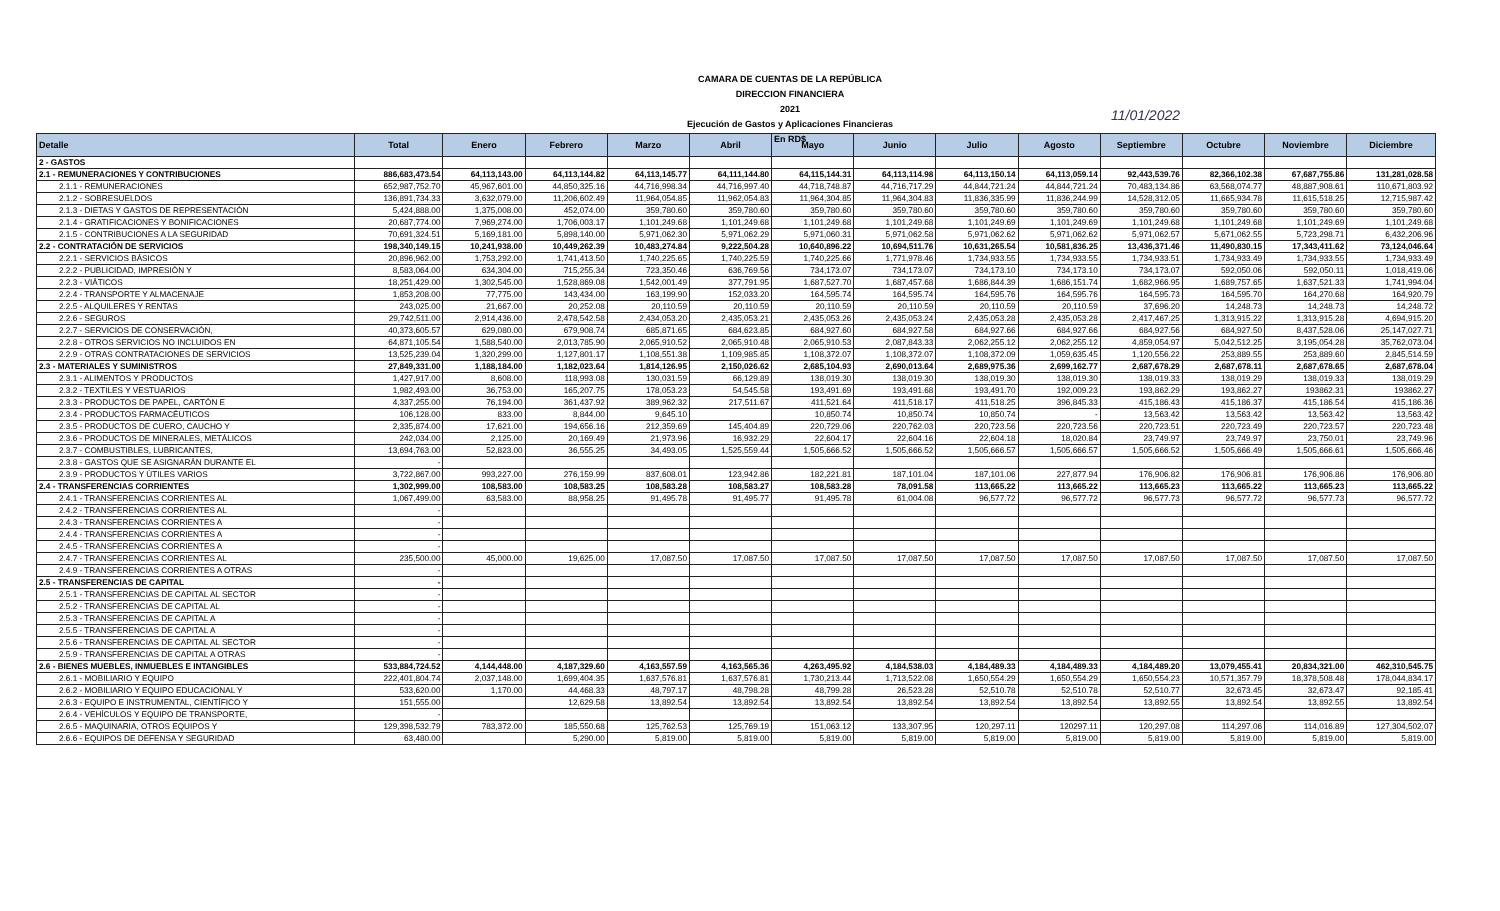CAMARA DE CUENTAS DE LA REPÚBLICA
DIRECCION FINANCIERA
2021
Ejecución de Gastos y Aplicaciones Financieras
En RD$
11/01/2022
| Detalle | Total | Enero | Febrero | Marzo | Abril | Mayo | Junio | Julio | Agosto | Septiembre | Octubre | Noviembre | Diciembre |
| --- | --- | --- | --- | --- | --- | --- | --- | --- | --- | --- | --- | --- | --- |
| 2 - GASTOS | | | | | | | | | | | | | |
| 2.1 - REMUNERACIONES Y CONTRIBUCIONES | 886,683,473.54 | 64,113,143.00 | 64,113,144.82 | 64,113,145.77 | 64,111,144.80 | 64,115,144.31 | 64,113,114.98 | 64,113,150.14 | 64,113,059.14 | 92,443,539.76 | 82,366,102.38 | 67,687,755.86 | 131,281,028.58 |
| 2.1.1 - REMUNERACIONES | 652,987,752.70 | 45,967,601.00 | 44,850,325.16 | 44,716,998.34 | 44,716,997.40 | 44,718,748.87 | 44,716,717.29 | 44,844,721.24 | 44,844,721.24 | 70,483,134.86 | 63,568,074.77 | 48,887,908.61 | 110,671,803.92 |
| 2.1.2 - SOBRESUELDOS | 136,891,734.33 | 3,632,079.00 | 11,206,602.49 | 11,964,054.85 | 11,962,054.83 | 11,964,304.85 | 11,964,304.83 | 11,836,335.99 | 11,836,244.99 | 14,528,312.05 | 11,665,934.78 | 11,615,518.25 | 12,715,987.42 |
| 2.1.3 - DIETAS Y GASTOS DE REPRESENTACIÓN | 5,424,888.00 | 1,375,008.00 | 452,074.00 | 359,780.60 | 359,780.60 | 359,780.60 | 359,780.60 | 359,780.60 | 359,780.60 | 359,780.60 | 359,780.60 | 359,780.60 | 359,780.60 |
| 2.1.4 - GRATIFICACIONES Y BONIFICACIONES | 20,687,774.00 | 7,969,274.00 | 1,706,003.17 | 1,101,249.68 | 1,101,249.68 | 1,101,249.68 | 1,101,249.68 | 1,101,249.69 | 1,101,249.69 | 1,101,249.68 | 1,101,249.68 | 1,101,249.69 | 1,101,249.68 |
| 2.1.5 - CONTRIBUCIONES A LA SEGURIDAD | 70,691,324.51 | 5,169,181.00 | 5,898,140.00 | 5,971,062.30 | 5,971,062.29 | 5,971,060.31 | 5,971,062.58 | 5,971,062.62 | 5,971,062.62 | 5,971,062.57 | 5,671,062.55 | 5,723,298.71 | 6,432,206.96 |
| 2.2 - CONTRATACIÓN DE SERVICIOS | 198,340,149.15 | 10,241,938.00 | 10,449,262.39 | 10,483,274.84 | 9,222,504.28 | 10,640,896.22 | 10,694,511.76 | 10,631,265.54 | 10,581,836.25 | 13,436,371.46 | 11,490,830.15 | 17,343,411.62 | 73,124,046.64 |
| 2.2.1 - SERVICIOS BÁSICOS | 20,896,962.00 | 1,753,292.00 | 1,741,413.50 | 1,740,225.65 | 1,740,225.59 | 1,740,225.66 | 1,771,978.46 | 1,734,933.55 | 1,734,933.55 | 1,734,933.51 | 1,734,933.49 | 1,734,933.55 | 1,734,933.49 |
| 2.2.2 - PUBLICIDAD, IMPRESIÓN Y | 8,583,064.00 | 634,304.00 | 715,255.34 | 723,350.46 | 636,769.56 | 734,173.07 | 734,173.07 | 734,173.10 | 734,173.10 | 734,173.07 | 592,050.06 | 592,050.11 | 1,018,419.06 |
| 2.2.3 - VIÁTICOS | 18,251,429.00 | 1,302,545.00 | 1,528,869.08 | 1,542,001.49 | 377,791.95 | 1,687,527.70 | 1,687,457.68 | 1,686,844.39 | 1,686,151.74 | 1,682,966.95 | 1,689,757.65 | 1,637,521.33 | 1,741,994.04 |
| 2.2.4 - TRANSPORTE Y ALMACENAJE | 1,853,208.00 | 77,775.00 | 143,434.00 | 163,199.90 | 152,033.20 | 164,595.74 | 164,595.74 | 164,595.76 | 164,595.76 | 164,595.73 | 164,595.70 | 164,270.68 | 164,920.79 |
| 2.2.5 - ALQUILERES Y RENTAS | 243,025.00 | 21,667.00 | 20,252.08 | 20,110.59 | 20,110.59 | 20,110.59 | 20,110.59 | 20,110.59 | 20,110.59 | 37,696.20 | 14,248.73 | 14,248.73 | 14,248.72 |
| 2.2.6 - SEGUROS | 29,742,511.00 | 2,914,436.00 | 2,478,542.58 | 2,434,053.20 | 2,435,053.21 | 2,435,053.26 | 2,435,053.24 | 2,435,053.28 | 2,435,053.28 | 2,417,467.25 | 1,313,915.22 | 1,313,915.28 | 4,694,915.20 |
| 2.2.7 - SERVICIOS DE CONSERVACIÓN, | 40,373,605.57 | 629,080.00 | 679,908.74 | 685,871.65 | 684,623.85 | 684,927.60 | 684,927.58 | 684,927.66 | 684,927.66 | 684,927.56 | 684,927.50 | 8,437,528.06 | 25,147,027.71 |
| 2.2.8 - OTROS SERVICIOS NO INCLUIDOS EN | 64,871,105.54 | 1,588,540.00 | 2,013,785.90 | 2,065,910.52 | 2,065,910.48 | 2,065,910.53 | 2,087,843.33 | 2,062,255.12 | 2,062,255.12 | 4,859,054.97 | 5,042,512.25 | 3,195,054.28 | 35,762,073.04 |
| 2.2.9 - OTRAS CONTRATACIONES DE SERVICIOS | 13,525,239.04 | 1,320,299.00 | 1,127,801.17 | 1,108,551.38 | 1,109,985.85 | 1,108,372.07 | 1,108,372.07 | 1,108,372.09 | 1,059,635.45 | 1,120,556.22 | 253,889.55 | 253,889.60 | 2,845,514.59 |
| 2.3 - MATERIALES Y SUMINISTROS | 27,849,331.00 | 1,188,184.00 | 1,182,023.64 | 1,814,126.95 | 2,150,026.62 | 2,685,104.93 | 2,690,013.64 | 2,689,975.36 | 2,699,162.77 | 2,687,678.29 | 2,687,678.11 | 2,687,678.65 | 2,687,678.04 |
| 2.3.1 - ALIMENTOS Y PRODUCTOS | 1,427,917.00 | 8,608.00 | 118,993.08 | 130,031.59 | 66,129.89 | 138,019.30 | 138,019.30 | 138,019.30 | 138,019.30 | 138,019.33 | 138,019.29 | 138,019.33 | 138,019.29 |
| 2.3.2 - TEXTILES Y VESTUARIOS | 1,982,493.00 | 36,753.00 | 165,207.75 | 178,053.23 | 54,545.58 | 193,491.69 | 193,491.68 | 193,491.70 | 192,009.23 | 193,862.29 | 193,862.27 | 193862.31 | 193862.27 |
| 2.3.3 - PRODUCTOS DE PAPEL, CARTÓN E | 4,337,255.00 | 76,194.00 | 361,437.92 | 389,962.32 | 217,511.67 | 411,521.64 | 411,518.17 | 411,518.25 | 396,845.33 | 415,186.43 | 415,186.37 | 415,186.54 | 415,186.36 |
| 2.3.4 - PRODUCTOS FARMACÉUTICOS | 106,128.00 | 833.00 | 8,844.00 | 9,645.10 | | 10,850.74 | 10,850.74 | 10,850.74 | - | 13,563.42 | 13,563.42 | 13,563.42 | 13,563.42 |
| 2.3.5 - PRODUCTOS DE CUERO, CAUCHO Y | 2,335,874.00 | 17,621.00 | 194,656.16 | 212,359.69 | 145,404.89 | 220,729.06 | 220,762.03 | 220,723.56 | 220,723.56 | 220,723.51 | 220,723.49 | 220,723.57 | 220,723.48 |
| 2.3.6 - PRODUCTOS DE MINERALES, METÁLICOS | 242,034.00 | 2,125.00 | 20,169.49 | 21,973.96 | 16,932.29 | 22,604.17 | 22,604.16 | 22,604.18 | 18,020.84 | 23,749.97 | 23,749.97 | 23,750.01 | 23,749.96 |
| 2.3.7 - COMBUSTIBLES, LUBRICANTES, | 13,694,763.00 | 52,823.00 | 36,555.25 | 34,493.05 | 1,525,559.44 | 1,505,666.52 | 1,505,666.52 | 1,505,666.57 | 1,505,666.57 | 1,505,666.52 | 1,505,666.49 | 1,505,666.61 | 1,505,666.46 |
| 2.3.8 - GASTOS QUE SE ASIGNARÁN DURANTE EL | - | | | | | | | | | | | | |
| 2.3.9 - PRODUCTOS Y ÚTILES VARIOS | 3,722,867.00 | 993,227.00 | 276,159.99 | 837,608.01 | 123,942.86 | 182,221.81 | 187,101.04 | 187,101.06 | 227,877.94 | 176,906.82 | 176,906.81 | 176,906.86 | 176,906.80 |
| 2.4 - TRANSFERENCIAS CORRIENTES | 1,302,999.00 | 108,583.00 | 108,583.25 | 108,583.28 | 108,583.27 | 108,583.28 | 78,091.58 | 113,665.22 | 113,665.22 | 113,665.23 | 113,665.22 | 113,665.23 | 113,665.22 |
| 2.4.1 - TRANSFERENCIAS CORRIENTES AL | 1,067,499.00 | 63,583.00 | 88,958.25 | 91,495.78 | 91,495.77 | 91,495.78 | 61,004.08 | 96,577.72 | 96,577.72 | 96,577.73 | 96,577.72 | 96,577.73 | 96,577.72 |
| 2.4.2 - TRANSFERENCIAS CORRIENTES AL | - | | | | | | | | | | | | |
| 2.4.3 - TRANSFERENCIAS CORRIENTES A | - | | | | | | | | | | | | |
| 2.4.4 - TRANSFERENCIAS CORRIENTES A | - | | | | | | | | | | | | |
| 2.4.5 - TRANSFERENCIAS CORRIENTES A | - | | | | | | | | | | | | |
| 2.4.7 - TRANSFERENCIAS CORRIENTES AL | 235,500.00 | 45,000.00 | 19,625.00 | 17,087.50 | 17,087.50 | 17,087.50 | 17,087.50 | 17,087.50 | 17,087.50 | 17,087.50 | 17,087.50 | 17,087.50 | 17,087.50 |
| 2.4.9 - TRANSFERENCIAS CORRIENTES A OTRAS | - | | | | | | | | | | | | |
| 2.5 - TRANSFERENCIAS DE CAPITAL | - | | | | | | | | | | | | |
| 2.5.1 - TRANSFERENCIAS DE CAPITAL AL SECTOR | - | | | | | | | | | | | | |
| 2.5.2 - TRANSFERENCIAS DE CAPITAL AL | - | | | | | | | | | | | | |
| 2.5.3 - TRANSFERENCIAS DE CAPITAL A | - | | | | | | | | | | | | |
| 2.5.5 - TRANSFERENCIAS DE CAPITAL A | - | | | | | | | | | | | | |
| 2.5.6 - TRANSFERENCIAS DE CAPITAL AL SECTOR | - | | | | | | | | | | | | |
| 2.5.9 - TRANSFERENCIAS DE CAPITAL A OTRAS | - | | | | | | | | | | | | |
| 2.6 - BIENES MUEBLES, INMUEBLES E INTANGIBLES | 533,884,724.52 | 4,144,448.00 | 4,187,329.60 | 4,163,557.59 | 4,163,565.36 | 4,263,495.92 | 4,184,538.03 | 4,184,489.33 | 4,184,489.33 | 4,184,489.20 | 13,079,455.41 | 20,834,321.00 | 462,310,545.75 |
| 2.6.1 - MOBILIARIO Y EQUIPO | 222,401,804.74 | 2,037,148.00 | 1,699,404.35 | 1,637,576.81 | 1,637,576.81 | 1,730,213.44 | 1,713,522.08 | 1,650,554.29 | 1,650,554.29 | 1,650,554.23 | 10,571,357.79 | 18,378,508.48 | 178,044,834.17 |
| 2.6.2 - MOBILIARIO Y EQUIPO EDUCACIONAL Y | 533,620.00 | 1,170.00 | 44,468.33 | 48,797.17 | 48,798.28 | 48,799.28 | 26,523.28 | 52,510.78 | 52,510.78 | 52,510.77 | 32,673.45 | 32,673.47 | 92,185.41 |
| 2.6.3 - EQUIPO E INSTRUMENTAL, CIENTÍFICO Y | 151,555.00 | | 12,629.58 | 13,892.54 | 13,892.54 | 13,892.54 | 13,892.54 | 13,892.54 | 13,892.54 | 13,892.55 | 13,892.54 | 13,892.55 | 13,892.54 |
| 2.6.4 - VEHÍCULOS Y EQUIPO DE TRANSPORTE, | - | | | | | | | | | | | | |
| 2.6.5 - MAQUINARIA, OTROS EQUIPOS Y | 129,398,532.79 | 783,372.00 | 185,550.68 | 125,762.53 | 125,769.19 | 151,063.12 | 133,307.95 | 120,297.11 | 120297.11 | 120,297.08 | 114,297.06 | 114,016.89 | 127,304,502.07 |
| 2.6.6 - EQUIPOS DE DEFENSA Y SEGURIDAD | 63,480.00 | | 5,290.00 | 5,819.00 | 5,819.00 | 5,819.00 | 5,819.00 | 5,819.00 | 5,819.00 | 5,819.00 | 5,819.00 | 5,819.00 | 5,819.00 |